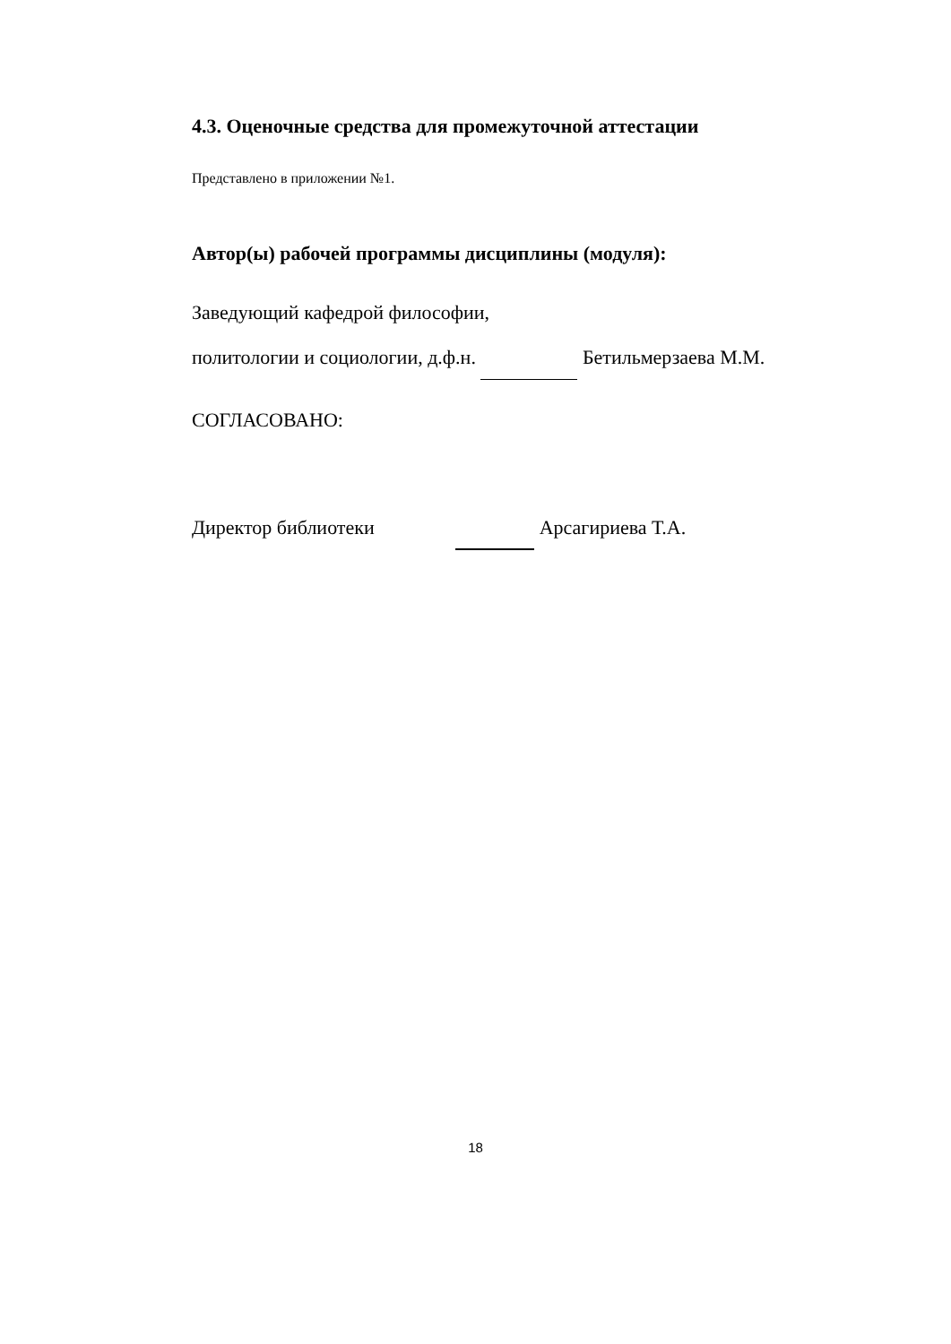4.3. Оценочные средства для промежуточной аттестации
Представлено в приложении №1.
Автор(ы) рабочей программы дисциплины (модуля):
Заведующий кафедрой философии,
политологии и социологии, д.ф.н. Бетильмерзаева М.М.
СОГЛАСОВАНО:
Директор библиотеки Арсагириева Т.А.
18